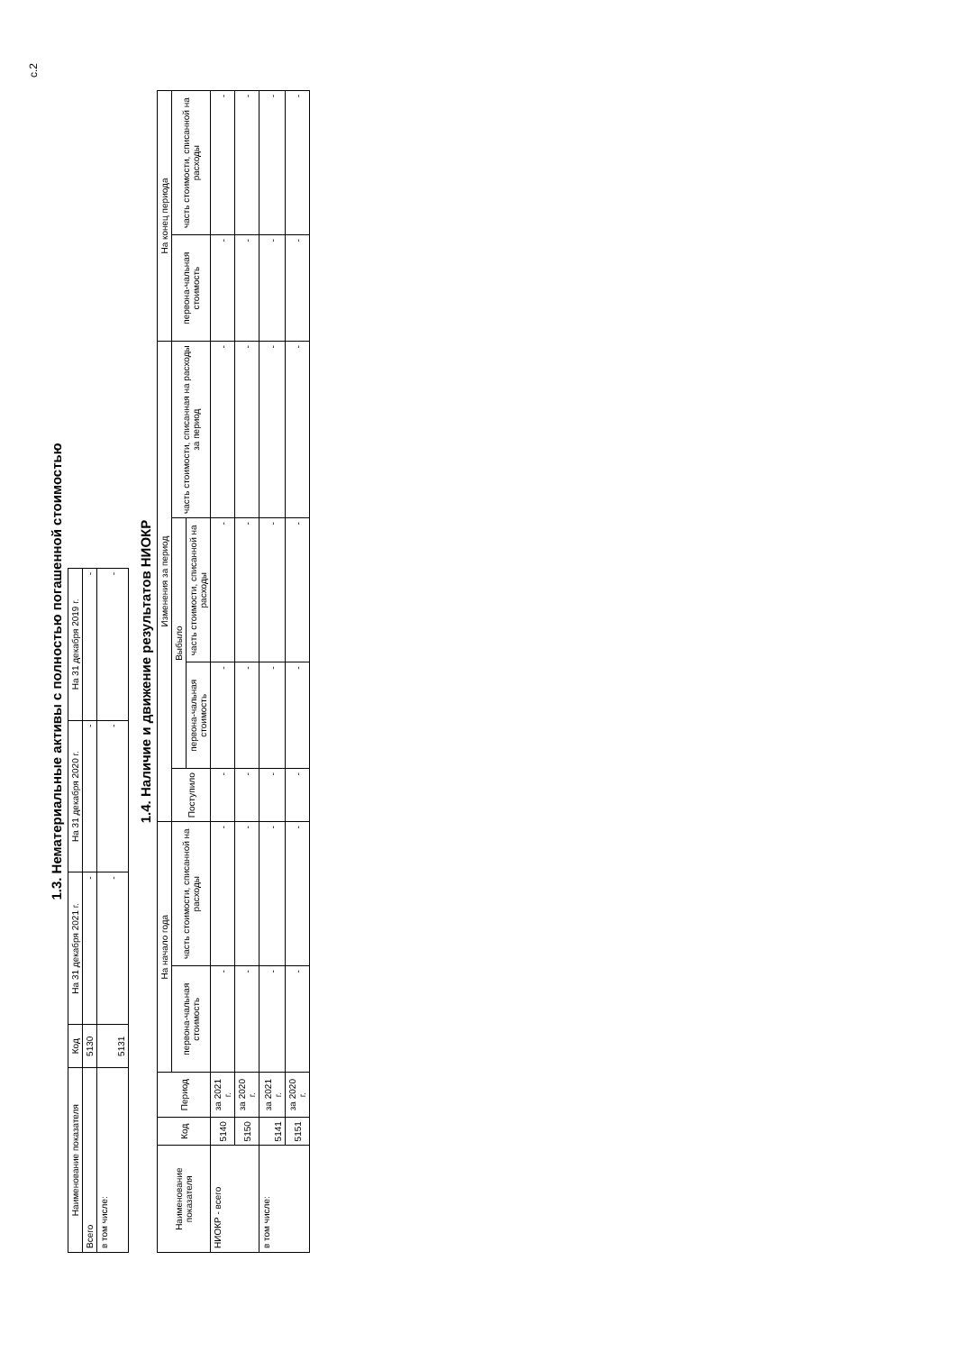с.2
1.3. Нематериальные активы с полностью погашенной стоимостью
| Наименование показателя | Код | На 31 декабря 2021 г. | На 31 декабря 2020 г. | На 31 декабря 2019 г. |
| --- | --- | --- | --- | --- |
| Всего | 5130 | - | - | - |
| в том числе: | 5131 | - | - | - |
1.4. Наличие и движение результатов НИОКР
| Наименование показателя | Код | Период | На начало года | | Изменения за период | | | | На конец периода | |
| --- | --- | --- | --- | --- | --- | --- | --- | --- | --- | --- |
| | | | первона-чальная стоимость | часть стоимости, списанной на расходы | Поступило | Выбыло | | часть стоимости, списанная на расходы за период | первона-чальная стоимость | часть стоимости, списанной на расходы |
| | | | | | | первона-чальная стоимость | часть стоимости, списанной на расходы | | | |
| НИОКР - всего | 5140 | за 2021 г. | - | - | - | - | - | - | - | - |
| | 5150 | за 2020 г. | - | - | - | - | - | - | - | - |
| в том числе: | 5141 | за 2021 г. | - | - | - | - | - | - | - | - |
| | 5151 | за 2020 г. | - | - | - | - | - | - | - | - |